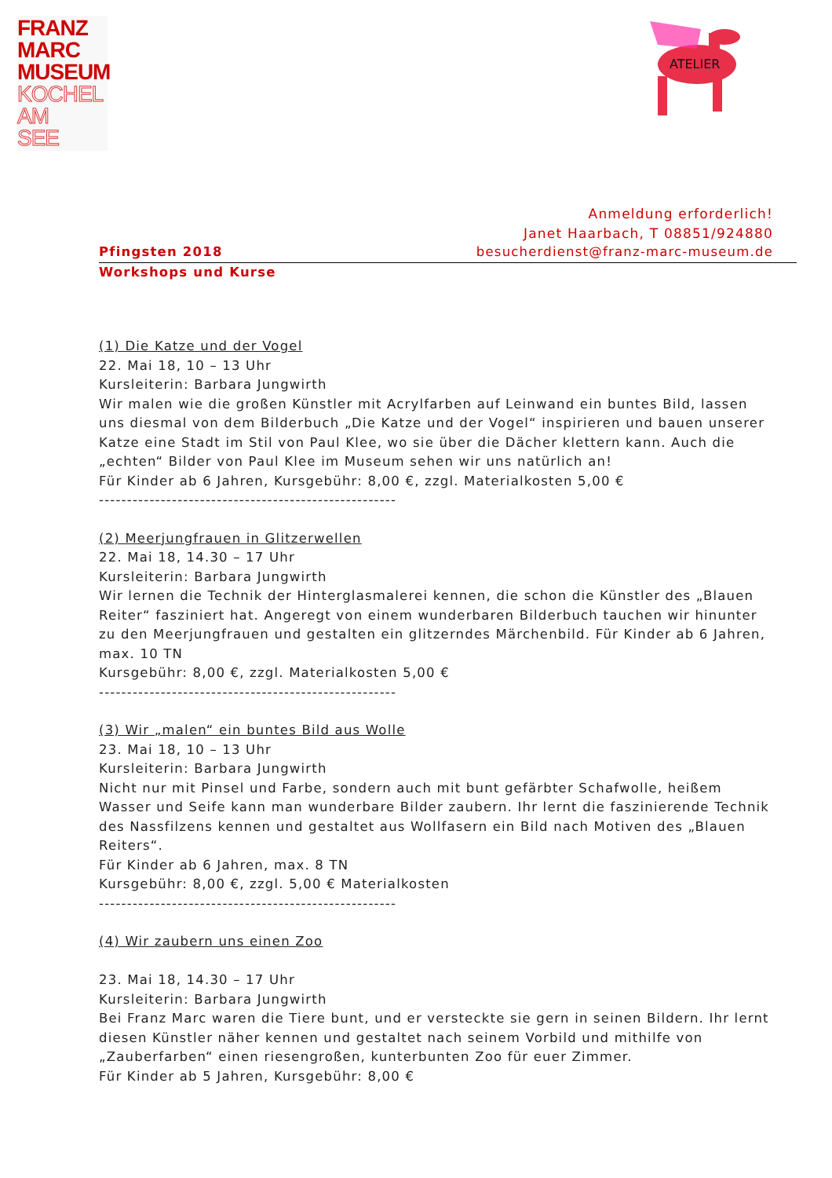FRANZ
MARC
MUSEUM
KOCHEL
AM
SEE
ATELIER
Anmeldung erforderlich!
Janet Haarbach, T 08851/924880
Pfingsten 2018 besucherdienst@franz-marc-museum.de
Workshops und Kurse
(1) Die Katze und der Vogel
22. Mai 18, 10 – 13 Uhr
Kursleiterin: Barbara Jungwirth
Wir malen wie die großen Künstler mit Acrylfarben auf Leinwand ein buntes Bild, lassen uns diesmal von dem Bilderbuch „Die Katze und der Vogel“ inspirieren und bauen unserer Katze eine Stadt im Stil von Paul Klee, wo sie über die Dächer klettern kann. Auch die „echten“ Bilder von Paul Klee im Museum sehen wir uns natürlich an!
Für Kinder ab 6 Jahren, Kursgebühr: 8,00 €, zzgl. Materialkosten 5,00 €
-----------------------------------------------------
(2) Meerjungfrauen in Glitzerwellen
22. Mai 18, 14.30 – 17 Uhr
Kursleiterin: Barbara Jungwirth
Wir lernen die Technik der Hinterglasmalerei kennen, die schon die Künstler des „Blauen Reiter“ fasziniert hat. Angeregt von einem wunderbaren Bilderbuch tauchen wir hinunter zu den Meerjungfrauen und gestalten ein glitzerndes Märchenbild. Für Kinder ab 6 Jahren, max. 10 TN
Kursgebühr: 8,00 €, zzgl. Materialkosten 5,00 €
-----------------------------------------------------
(3) Wir „malen“ ein buntes Bild aus Wolle
23. Mai 18, 10 – 13 Uhr
Kursleiterin: Barbara Jungwirth
Nicht nur mit Pinsel und Farbe, sondern auch mit bunt gefärbter Schafwolle, heißem Wasser und Seife kann man wunderbare Bilder zaubern. Ihr lernt die faszinierende Technik des Nassfilzens kennen und gestaltet aus Wollfasern ein Bild nach Motiven des „Blauen Reiters“.
Für Kinder ab 6 Jahren, max. 8 TN
Kursgebühr: 8,00 €, zzgl. 5,00 € Materialkosten
-----------------------------------------------------
(4) Wir zaubern uns einen Zoo
23. Mai 18, 14.30 – 17 Uhr
Kursleiterin: Barbara Jungwirth
Bei Franz Marc waren die Tiere bunt, und er versteckte sie gern in seinen Bildern. Ihr lernt diesen Künstler näher kennen und gestaltet nach seinem Vorbild und mithilfe von „Zauberfarben“ einen riesengroßen, kunterbunten Zoo für euer Zimmer.
Für Kinder ab 5 Jahren, Kursgebühr: 8,00 €